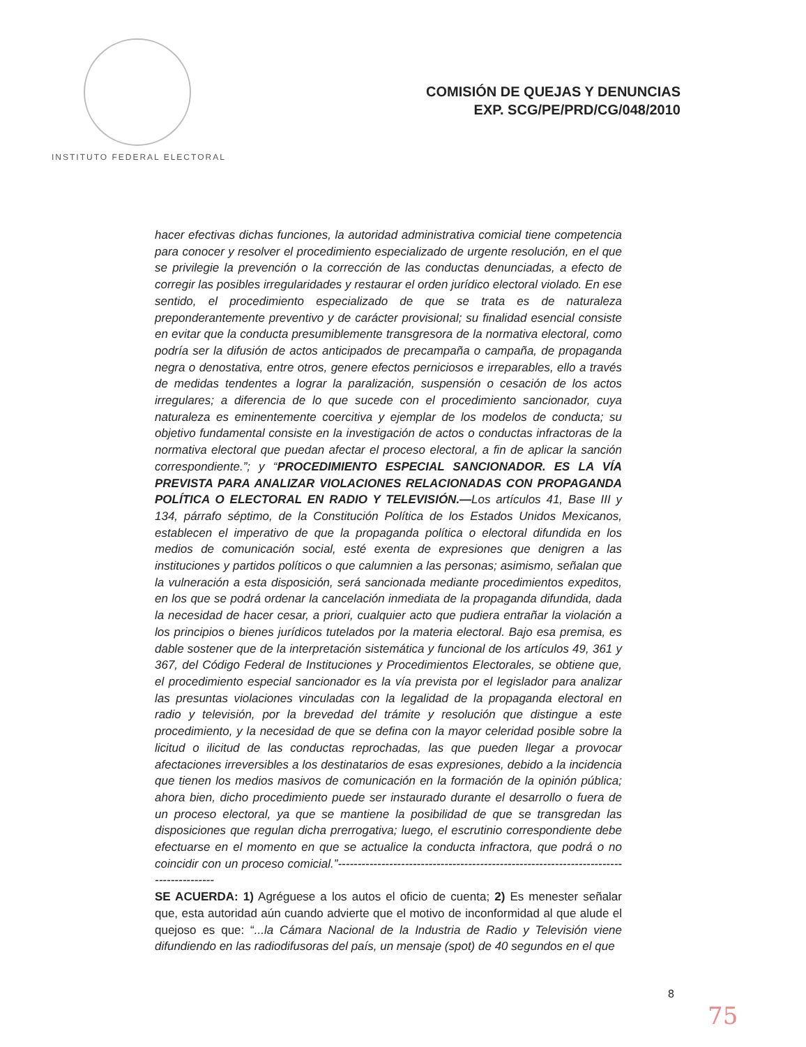INSTITUTO FEDERAL ELECTORAL
COMISIÓN DE QUEJAS Y DENUNCIAS
EXP. SCG/PE/PRD/CG/048/2010
hacer efectivas dichas funciones, la autoridad administrativa comicial tiene competencia para conocer y resolver el procedimiento especializado de urgente resolución, en el que se privilegie la prevención o la corrección de las conductas denunciadas, a efecto de corregir las posibles irregularidades y restaurar el orden jurídico electoral violado. En ese sentido, el procedimiento especializado de que se trata es de naturaleza preponderantemente preventivo y de carácter provisional; su finalidad esencial consiste en evitar que la conducta presumiblemente transgresora de la normativa electoral, como podría ser la difusión de actos anticipados de precampaña o campaña, de propaganda negra o denostativa, entre otros, genere efectos perniciosos e irreparables, ello a través de medidas tendentes a lograr la paralización, suspensión o cesación de los actos irregulares; a diferencia de lo que sucede con el procedimiento sancionador, cuya naturaleza es eminentemente coercitiva y ejemplar de los modelos de conducta; su objetivo fundamental consiste en la investigación de actos o conductas infractoras de la normativa electoral que puedan afectar el proceso electoral, a fin de aplicar la sanción correspondiente.”; y “PROCEDIMIENTO ESPECIAL SANCIONADOR. ES LA VÍA PREVISTA PARA ANALIZAR VIOLACIONES RELACIONADAS CON PROPAGANDA POLÍTICA O ELECTORAL EN RADIO Y TELEVISIÓN.—Los artículos 41, Base III y 134, párrafo séptimo, de la Constitución Política de los Estados Unidos Mexicanos, establecen el imperativo de que la propaganda política o electoral difundida en los medios de comunicación social, esté exenta de expresiones que denigren a las instituciones y partidos políticos o que calumnien a las personas; asimismo, señalan que la vulneración a esta disposición, será sancionada mediante procedimientos expeditos, en los que se podrá ordenar la cancelación inmediata de la propaganda difundida, dada la necesidad de hacer cesar, a priori, cualquier acto que pudiera entrañar la violación a los principios o bienes jurídicos tutelados por la materia electoral. Bajo esa premisa, es dable sostener que de la interpretación sistemática y funcional de los artículos 49, 361 y 367, del Código Federal de Instituciones y Procedimientos Electorales, se obtiene que, el procedimiento especial sancionador es la vía prevista por el legislador para analizar las presuntas violaciones vinculadas con la legalidad de la propaganda electoral en radio y televisión, por la brevedad del trámite y resolución que distingue a este procedimiento, y la necesidad de que se defina con la mayor celeridad posible sobre la licitud o ilicitud de las conductas reprochadas, las que pueden llegar a provocar afectaciones irreversibles a los destinatarios de esas expresiones, debido a la incidencia que tienen los medios masivos de comunicación en la formación de la opinión pública; ahora bien, dicho procedimiento puede ser instaurado durante el desarrollo o fuera de un proceso electoral, ya que se mantiene la posibilidad de que se transgredan las disposiciones que regulan dicha prerrogativa; luego, el escrutinio correspondiente debe efectuarse en el momento en que se actualice la conducta infractora, que podrá o no coincidir con un proceso comicial.”---------------------------------------------------------------------------------------
SE ACUERDA: 1) Agréguese a los autos el oficio de cuenta; 2) Es menester señalar que, esta autoridad aún cuando advierte que el motivo de inconformidad al que alude el quejoso es que: “...la Cámara Nacional de la Industria de Radio y Televisión viene difundiendo en las radiodifusoras del país, un mensaje (spot) de 40 segundos en el que
8
75